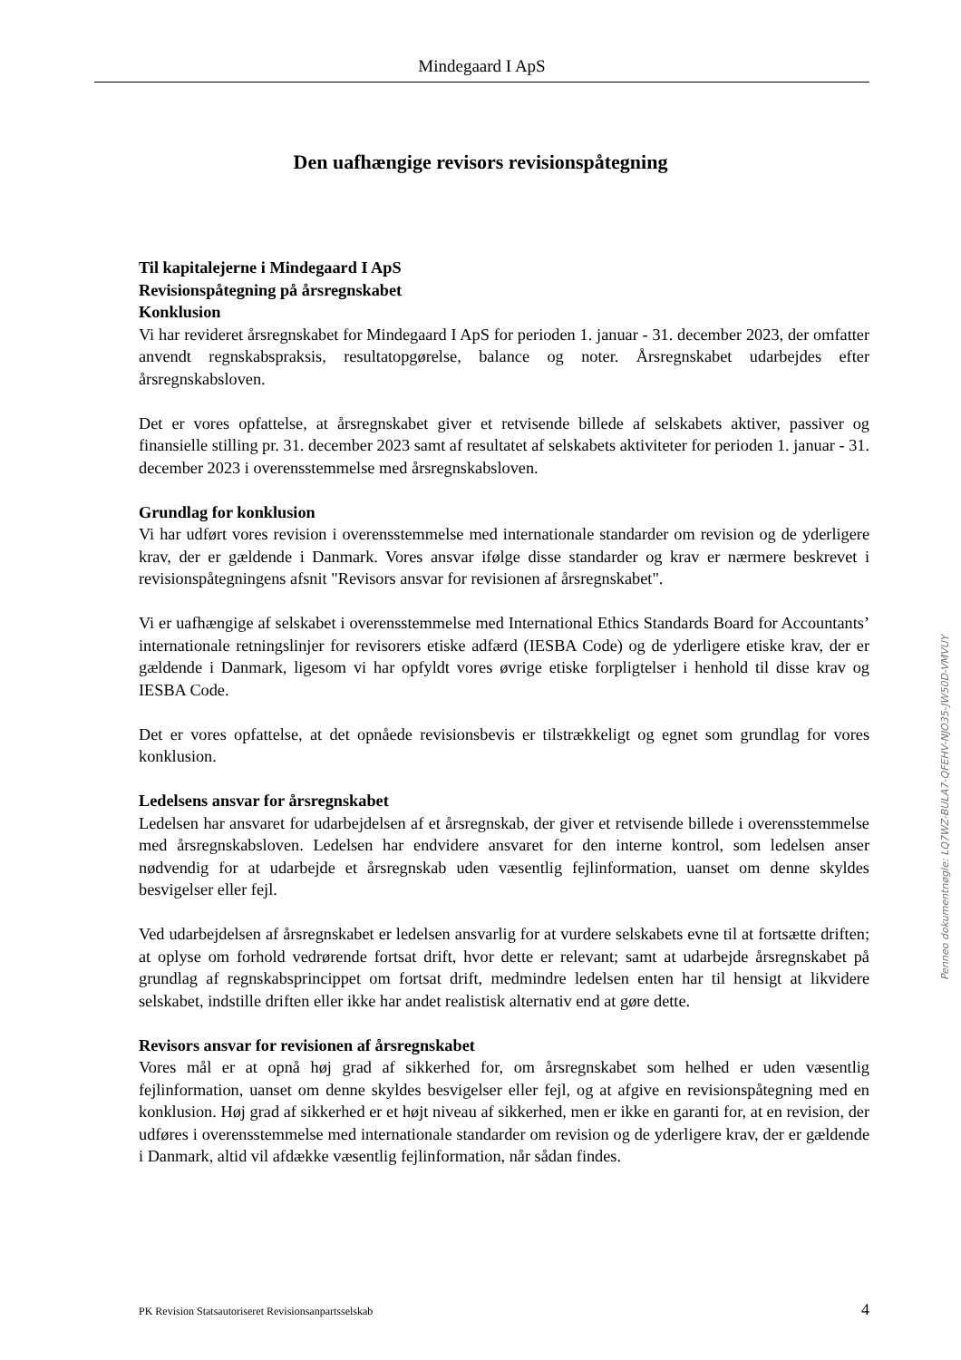Mindegaard I ApS
Den uafhængige revisors revisionspåtegning
Til kapitalejerne i Mindegaard I ApS
Revisionspåtegning på årsregnskabet
Konklusion
Vi har revideret årsregnskabet for Mindegaard I ApS for perioden 1. januar - 31. december 2023, der omfatter anvendt regnskabspraksis, resultatopgørelse, balance og noter. Årsregnskabet udarbejdes efter årsregnskabsloven.
Det er vores opfattelse, at årsregnskabet giver et retvisende billede af selskabets aktiver, passiver og finansielle stilling pr. 31. december 2023 samt af resultatet af selskabets aktiviteter for perioden 1. januar - 31. december 2023 i overensstemmelse med årsregnskabsloven.
Grundlag for konklusion
Vi har udført vores revision i overensstemmelse med internationale standarder om revision og de yderligere krav, der er gældende i Danmark. Vores ansvar ifølge disse standarder og krav er nærmere beskrevet i revisionspåtegningens afsnit "Revisors ansvar for revisionen af årsregnskabet".
Vi er uafhængige af selskabet i overensstemmelse med International Ethics Standards Board for Accountants’ internationale retningslinjer for revisorers etiske adfærd (IESBA Code) og de yderligere etiske krav, der er gældende i Danmark, ligesom vi har opfyldt vores øvrige etiske forpligtelser i henhold til disse krav og IESBA Code.
Det er vores opfattelse, at det opnåede revisionsbevis er tilstrækkeligt og egnet som grundlag for vores konklusion.
Ledelsens ansvar for årsregnskabet
Ledelsen har ansvaret for udarbejdelsen af et årsregnskab, der giver et retvisende billede i overensstemmelse med årsregnskabsloven. Ledelsen har endvidere ansvaret for den interne kontrol, som ledelsen anser nødvendig for at udarbejde et årsregnskab uden væsentlig fejlinformation, uanset om denne skyldes besvigelser eller fejl.
Ved udarbejdelsen af årsregnskabet er ledelsen ansvarlig for at vurdere selskabets evne til at fortsætte driften; at oplyse om forhold vedrørende fortsat drift, hvor dette er relevant; samt at udarbejde årsregnskabet på grundlag af regnskabsprincippet om fortsat drift, medmindre ledelsen enten har til hensigt at likvidere selskabet, indstille driften eller ikke har andet realistisk alternativ end at gøre dette.
Revisors ansvar for revisionen af årsregnskabet
Vores mål er at opnå høj grad af sikkerhed for, om årsregnskabet som helhed er uden væsentlig fejlinformation, uanset om denne skyldes besvigelser eller fejl, og at afgive en revisionspåtegning med en konklusion. Høj grad af sikkerhed er et højt niveau af sikkerhed, men er ikke en garanti for, at en revision, der udføres i overensstemmelse med internationale standarder om revision og de yderligere krav, der er gældende i Danmark, altid vil afdække væsentlig fejlinformation, når sådan findes.
Penneo dokumentnøgle: LQ7WZ-BULA7-QFEHV-NJO35-JW50D-VMVUY
PK Revision Statsautoriseret Revisionsanpartsselskab 4